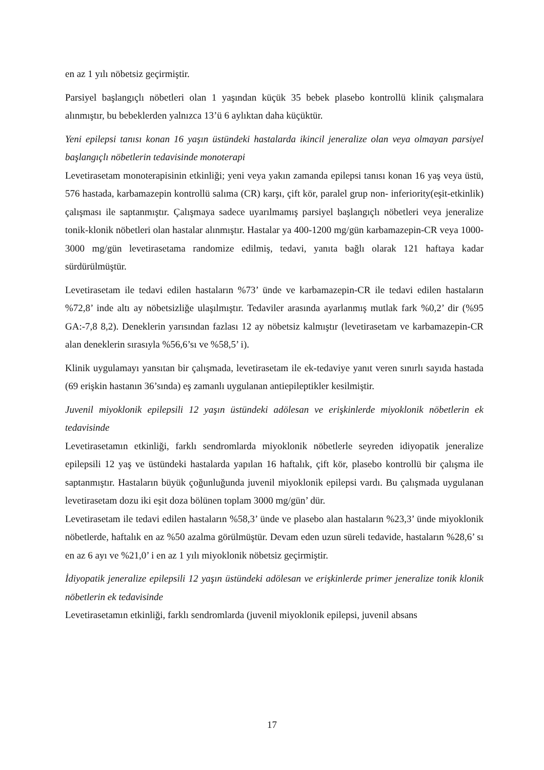en az 1 yılı nöbetsiz geçirmiştir.
Parsiyel başlangıçlı nöbetleri olan 1 yaşından küçük 35 bebek plasebo kontrollü klinik çalışmalara alınmıştır, bu bebeklerden yalnızca 13’ü 6 aylıktan daha küçüktür.
Yeni epilepsi tanısı konan 16 yaşın üstündeki hastalarda ikincil jeneralize olan veya olmayan parsiyel başlangıçlı nöbetlerin tedavisinde monoterapi
Levetirasetam monoterapisinin etkinliği; yeni veya yakın zamanda epilepsi tanısı konan 16 yaş veya üstü, 576 hastada, karbamazepin kontrollü salıma (CR) karşı, çift kör, paralel grup non- inferiority(eşit-etkinlik) çalışması ile saptanmıştır. Çalışmaya sadece uyarılmamış parsiyel başlangıçlı nöbetleri veya jeneralize tonik-klonik nöbetleri olan hastalar alınmıştır. Hastalar ya 400-1200 mg/gün karbamazepin-CR veya 1000-3000 mg/gün levetirasetama randomize edilmiş, tedavi, yanıta bağlı olarak 121 haftaya kadar sürdürülmüştür.
Levetirasetam ile tedavi edilen hastaların %73’ ünde ve karbamazepin-CR ile tedavi edilen hastaların %72,8’ inde altı ay nöbetsizliğe ulaşılmıştır. Tedaviler arasında ayarlanmış mutlak fark %0,2’ dir (%95 GA:-7,8 8,2). Deneklerin yarısından fazlası 12 ay nöbetsiz kalmıştır (levetirasetam ve karbamazepin-CR alan deneklerin sırasıyla %56,6’sı ve %58,5’ i).
Klinik uygulamayı yansıtan bir çalışmada, levetirasetam ile ek-tedaviye yanıt veren sınırlı sayıda hastada (69 erişkin hastanın 36’sında) eş zamanlı uygulanan antiepileptikler kesilmiştir.
Juvenil miyoklonik epilepsili 12 yaşın üstündeki adölesan ve erişkinlerde miyoklonik nöbetlerin ek tedavisinde
Levetirasetamın etkinliği, farklı sendromlarda miyoklonik nöbetlerle seyreden idiyopatik jeneralize epilepsili 12 yaş ve üstündeki hastalarda yapılan 16 haftalık, çift kör, plasebo kontrollü bir çalışma ile saptanmıştır. Hastaların büyük çoğunluğunda juvenil miyoklonik epilepsi vardı. Bu çalışmada uygulanan levetirasetam dozu iki eşit doza bölünen toplam 3000 mg/gün’ dür.
Levetirasetam ile tedavi edilen hastaların %58,3’ ünde ve plasebo alan hastaların %23,3’ ünde miyoklonik nöbetlerde, haftalık en az %50 azalma görülmüştür. Devam eden uzun süreli tedavide, hastaların %28,6’ sı en az 6 ayı ve %21,0’ i en az 1 yılı miyoklonik nöbetsiz geçirmiştir.
İdiyopatik jeneralize epilepsili 12 yaşın üstündeki adölesan ve erişkinlerde primer jeneralize tonik klonik nöbetlerin ek tedavisinde
Levetirasetamın etkinliği, farklı sendromlarda (juvenil miyoklonik epilepsi, juvenil absans
17